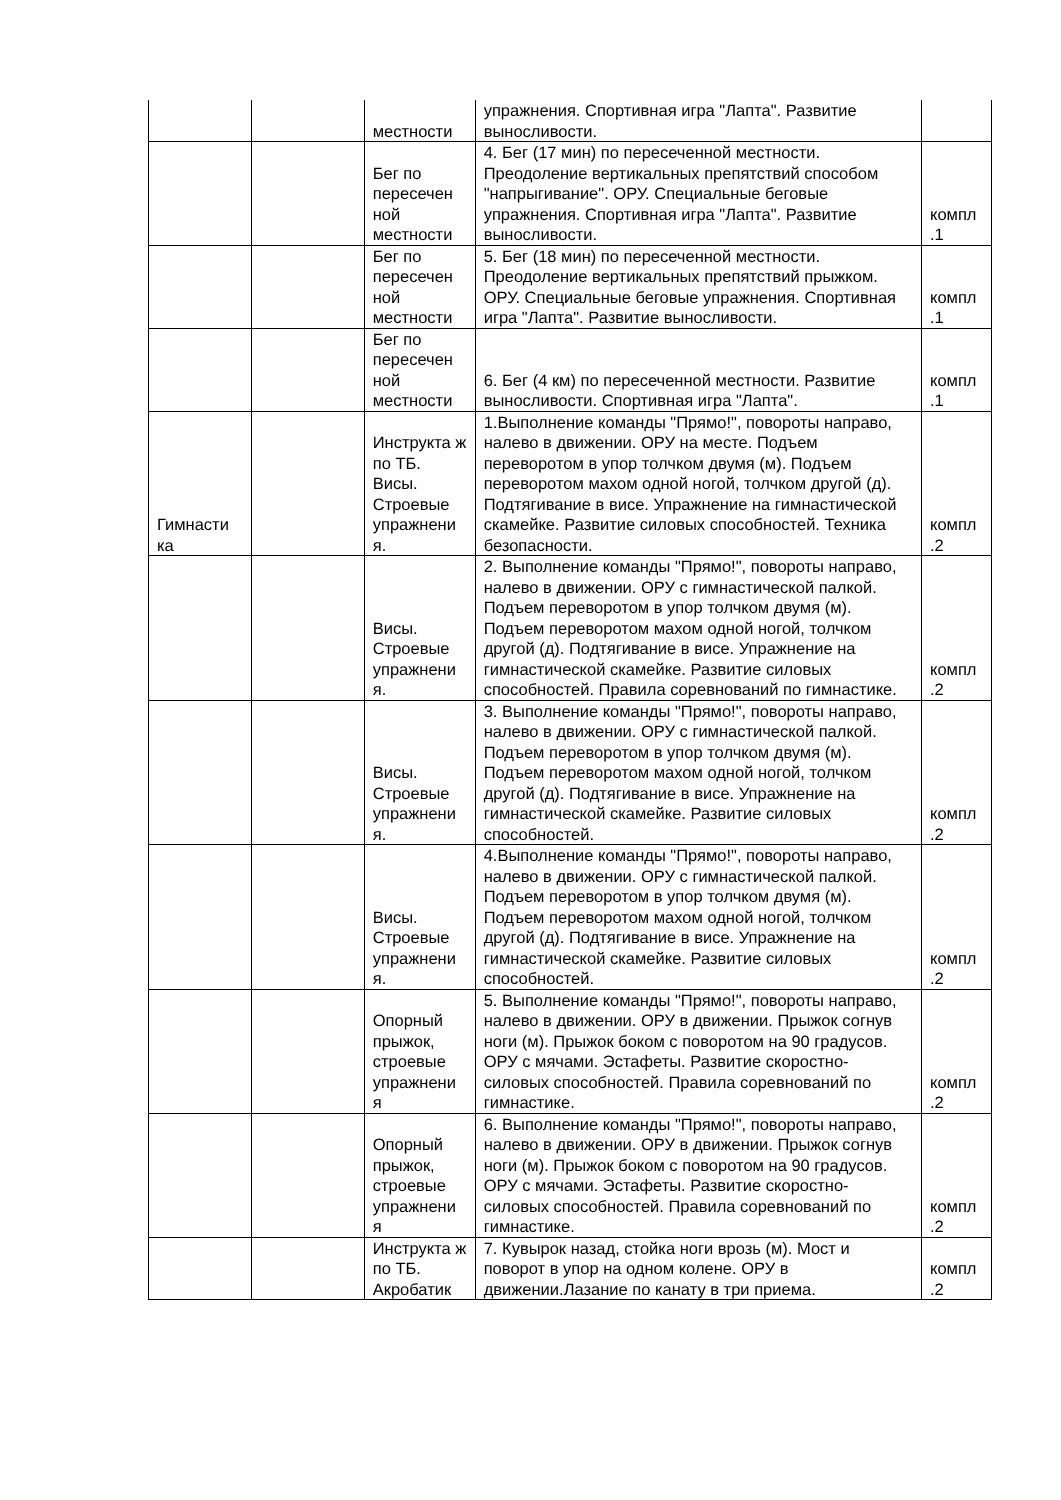| | | местности | упражнения. Спортивная игра "Лапта". Развитие выносливости. | |
| | | Бег по пересечен ной местности | 4. Бег (17 мин) по пересеченной местности. Преодоление вертикальных препятствий способом "напрыгивание". ОРУ. Специальные беговые упражнения. Спортивная игра "Лапта". Развитие выносливости. | компл .1 |
| | | Бег по пересечен ной местности | 5. Бег (18 мин) по пересеченной местности. Преодоление вертикальных препятствий прыжком. ОРУ. Специальные беговые упражнения. Спортивная игра "Лапта". Развитие выносливости. | компл .1 |
| | | Бег по пересечен ной местности | 6. Бег (4 км) по пересеченной местности. Развитие выносливости. Спортивная игра "Лапта". | компл .1 |
| Гимнасти ка | | Инструкта ж по ТБ. Висы. Строевые упражнени я. | 1.Выполнение команды "Прямо!", повороты направо, налево в движении. ОРУ на месте. Подъем переворотом в упор толчком двумя (м). Подъем переворотом махом одной ногой, толчком другой (д). Подтягивание в висе. Упражнение на гимнастической скамейке. Развитие силовых способностей. Техника безопасности. | компл .2 |
| | | Висы. Строевые упражнени я. | 2. Выполнение команды "Прямо!", повороты направо, налево в движении. ОРУ с гимнастической палкой. Подъем переворотом в упор толчком двумя (м). Подъем переворотом махом одной ногой, толчком другой (д). Подтягивание в висе. Упражнение на гимнастической скамейке. Развитие силовых способностей. Правила соревнований по гимнастике. | компл .2 |
| | | Висы. Строевые упражнени я. | 3. Выполнение команды "Прямо!", повороты направо, налево в движении. ОРУ с гимнастической палкой. Подъем переворотом в упор толчком двумя (м). Подъем переворотом махом одной ногой, толчком другой (д). Подтягивание в висе. Упражнение на гимнастической скамейке. Развитие силовых способностей. | компл .2 |
| | | Висы. Строевые упражнени я. | 4.Выполнение команды "Прямо!", повороты направо, налево в движении. ОРУ с гимнастической палкой. Подъем переворотом в упор толчком двумя (м). Подъем переворотом махом одной ногой, толчком другой (д). Подтягивание в висе. Упражнение на гимнастической скамейке. Развитие силовых способностей. | компл .2 |
| | | Опорный прыжок, строевые упражнени я | 5. Выполнение команды "Прямо!", повороты направо, налево в движении. ОРУ в движении. Прыжок согнув ноги (м). Прыжок боком с поворотом на 90 градусов. ОРУ с мячами. Эстафеты. Развитие скоростно-силовых способностей. Правила соревнований по гимнастике. | компл .2 |
| | | Опорный прыжок, строевые упражнени я | 6. Выполнение команды "Прямо!", повороты направо, налево в движении. ОРУ в движении. Прыжок согнув ноги (м). Прыжок боком с поворотом на 90 градусов. ОРУ с мячами. Эстафеты. Развитие скоростно-силовых способностей. Правила соревнований по гимнастике. | компл .2 |
| | | Инструкта ж по ТБ. Акробатик | 7. Кувырок назад, стойка ноги врозь (м). Мост и поворот в упор на одном колене. ОРУ в движении.Лазание по канату в три приема. | компл .2 |